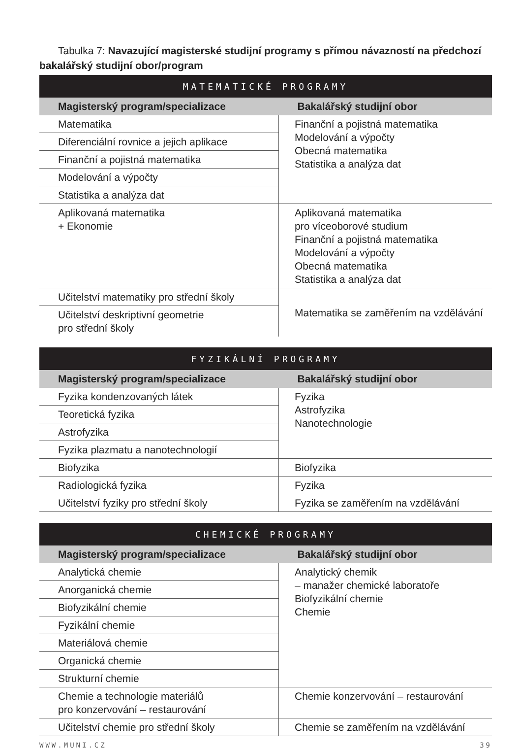Tabulka 7: Navazující magisterské studijní programy s přímou návazností na předchozí bakalářský studijní obor/program
| MATEMATICKÉ PROGRAMY | |
| --- | --- |
| Magisterský program/specializace | Bakalářský studijní obor |
| Matematika | Finanční a pojistná matematika Modelování a výpočty Obecná matematika Statistika a analýza dat |
| Diferenciální rovnice a jejich aplikace | |
| Finanční a pojistná matematika | |
| Modelování a výpočty | |
| Statistika a analýza dat | |
| Aplikovaná matematika + Ekonomie | Aplikovaná matematika pro víceoborové studium Finanční a pojistná matematika Modelování a výpočty Obecná matematika Statistika a analýza dat |
| Učitelství matematiky pro střední školy | Matematika se zaměřením na vzdělávání |
| Učitelství deskriptivní geometrie pro střední školy | |
| FYZIKÁLNÍ PROGRAMY | |
| --- | --- |
| Magisterský program/specializace | Bakalářský studijní obor |
| Fyzika kondenzovaných látek | Fyzika Astrofyzika Nanotechnologie |
| Teoretická fyzika | |
| Astrofyzika | |
| Fyzika plazmatu a nanotechnologií | |
| Biofyzika | Biofyzika |
| Radiologická fyzika | Fyzika |
| Učitelství fyziky pro střední školy | Fyzika se zaměřením na vzdělávání |
| CHEMICKÉ PROGRAMY | |
| --- | --- |
| Magisterský program/specializace | Bakalářský studijní obor |
| Analytická chemie | Analytický chemik – manažer chemické laboratoře Biofyzikální chemie Chemie |
| Anorganická chemie | |
| Biofyzikální chemie | |
| Fyzikální chemie | |
| Materiálová chemie | |
| Organická chemie | |
| Strukturní chemie | |
| Chemie a technologie materiálů pro konzervování – restaurování | Chemie konzervování – restaurování |
| Učitelství chemie pro střední školy | Chemie se zaměřením na vzdělávání |
WWW.MUNI.CZ 39